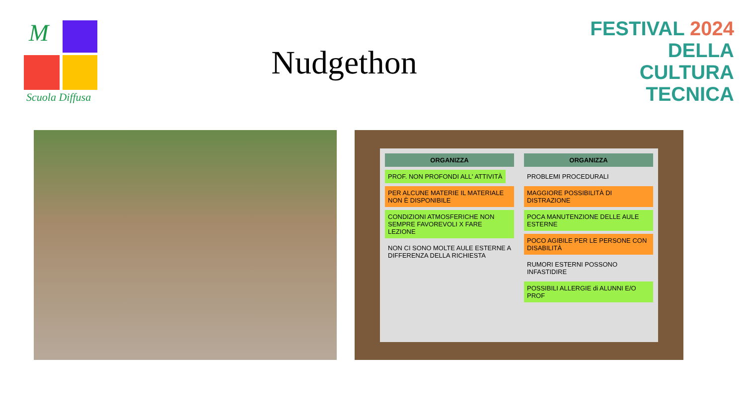M
Scuola Diffusa
Nudgethon
FESTIVAL 2024
DELLA
CULTURA
TECNICA
ORGANIZZA
PROF. NON PROFONDI ALL' ATTIVITÀ
PER ALCUNE MATERIE IL MATERIALE NON È DISPONIBILE
CONDIZIONI ATMOSFERICHE NON SEMPRE FAVOREVOLI X FARE LEZIONE
NON CI SONO MOLTE AULE ESTERNE A DIFFERENZA DELLA RICHIESTA
ORGANIZZA
PROBLEMI PROCEDURALI
MAGGIORE POSSIBILITÀ DI DISTRAZIONE
POCA MANUTENZIONE DELLE AULE ESTERNE
POCO AGIBILE PER LE PERSONE CON DISABILITÀ
RUMORI ESTERNI POSSONO INFASTIDIRE
POSSIBILI ALLERGIE di ALUNNI E/O PROF